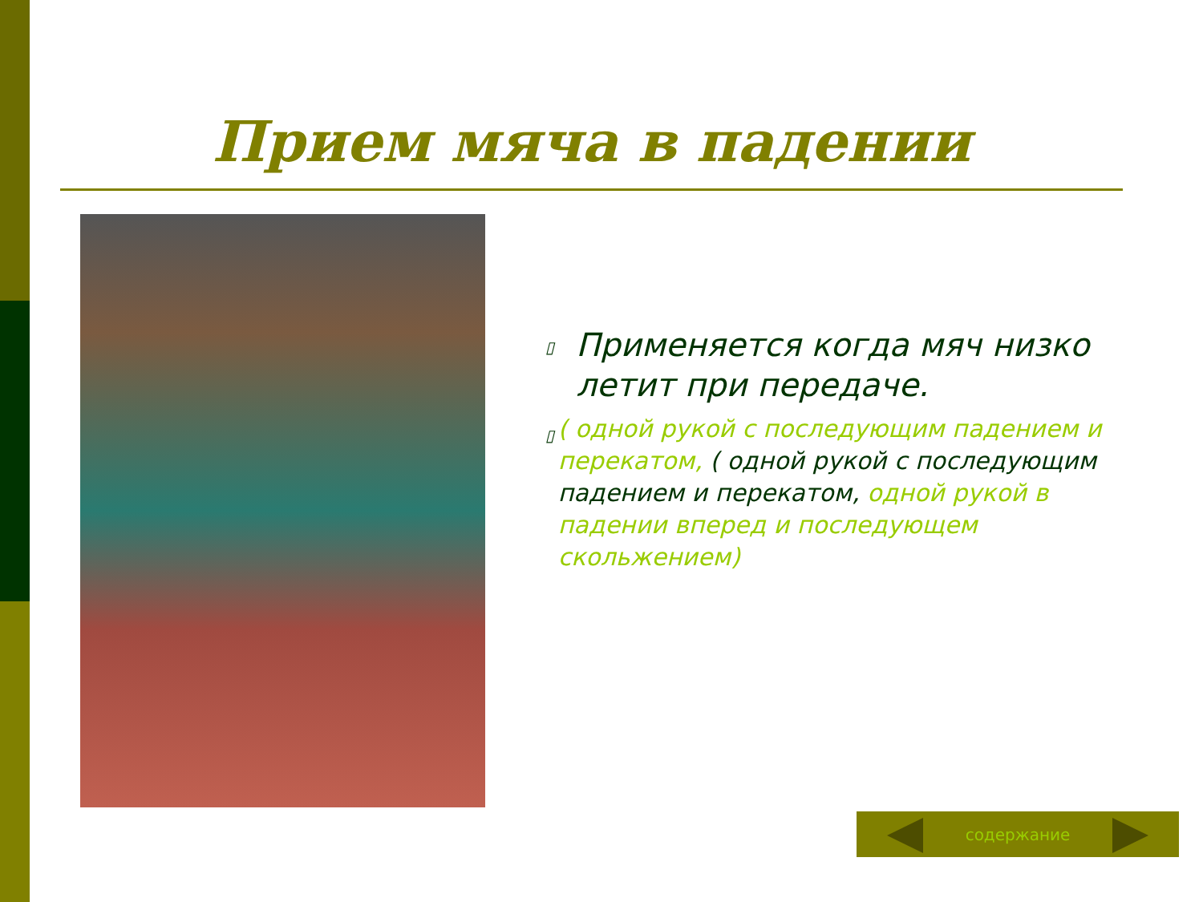Прием мяча в падении
▯
Применяется когда мяч низко летит при передаче.
▯
( одной рукой с последующим падением и перекатом, ( одной рукой с последующим падением и перекатом, одной рукой в падении вперед и последующем скольжением)
содержание